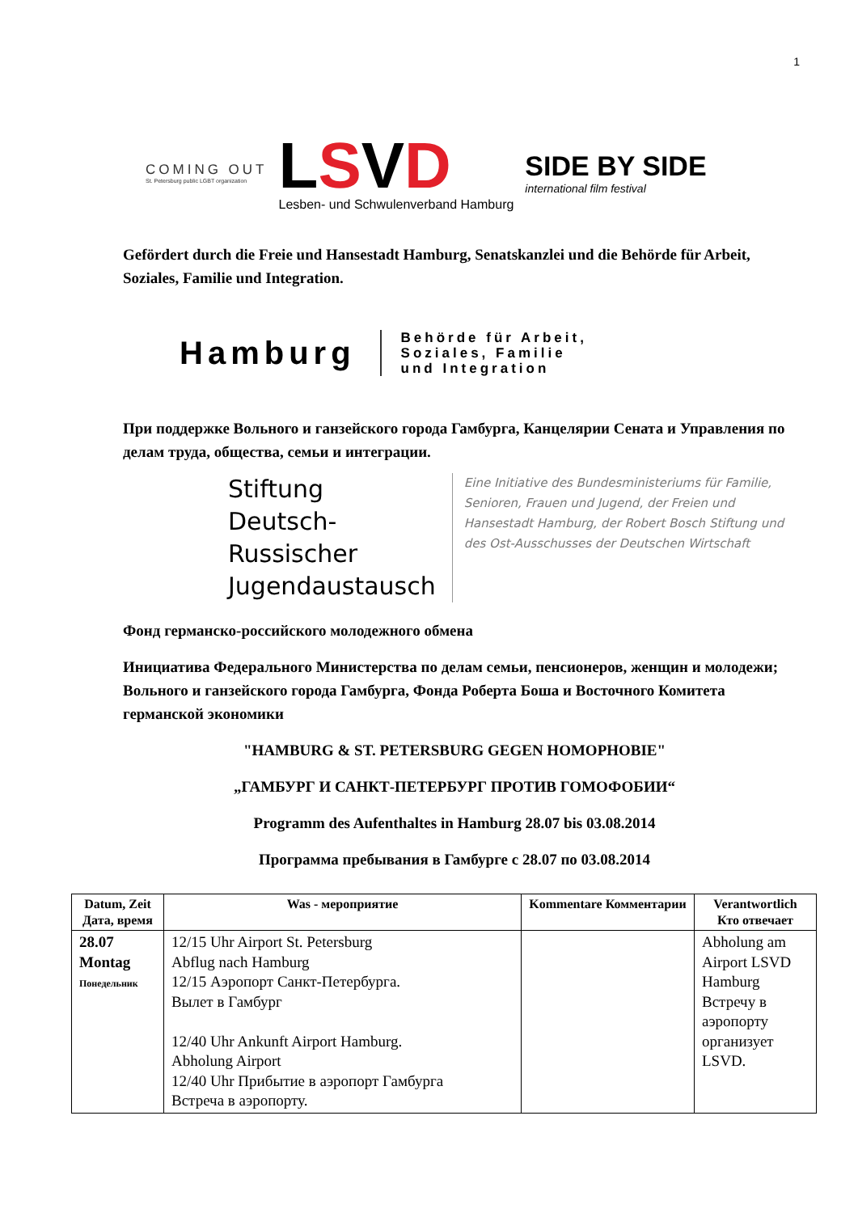1
COMING OUT
St. Petersburg public LGBT organization
LSVD
Lesben- und Schwulenverband Hamburg
SIDE BY SIDE
international film festival
Gefördert durch die Freie und Hansestadt Hamburg, Senatskanzlei und die Behörde für Arbeit, Soziales, Familie und Integration.
Hamburg
Behörde für Arbeit,
Soziales, Familie
und Integration
При поддержке Вольного и ганзейского города Гамбурга, Канцелярии Сената и Управления по делам труда, общества, семьи и интеграции.
Stiftung
Deutsch-Russischer
Jugendaustausch
Eine Initiative des Bundesministeriums für Familie, Senioren, Frauen und Jugend, der Freien und Hansestadt Hamburg, der Robert Bosch Stiftung und des Ost-Ausschusses der Deutschen Wirtschaft
Фонд германско-российского молодежного обмена
Инициатива Федерального Министерства по делам семьи, пенсионеров, женщин и молодежи; Вольного и ганзейского города Гамбурга, Фонда Роберта Боша и Восточного Комитета германской экономики
"HAMBURG & ST. PETERSBURG GEGEN HOMOPHOBIE"
„ГАМБУРГ И САНКТ-ПЕТЕРБУРГ ПРОТИВ ГОМОФОБИИ“
Programm des Aufenthaltes in Hamburg 28.07 bis 03.08.2014
Программа пребывания в Гамбурге с 28.07 по 03.08.2014
| Datum, Zeit Дата, время | Was - мероприятие | Kommentare Комментарии | Verantwortlich Кто отвечает |
| --- | --- | --- | --- |
| 28.07 Montag Понедельник | 12/15 Uhr Airport St. Petersburg Abflug nach Hamburg 12/15 Аэропорт Санкт-Петербурга. Вылет в Гамбург 12/40 Uhr Ankunft Airport Hamburg. Abholung Airport 12/40 Uhr Прибытие в аэропорт Гамбурга Встреча в аэропорту. | | Abholung am Airport LSVD Hamburg Встречу в аэропорту организует LSVD. |